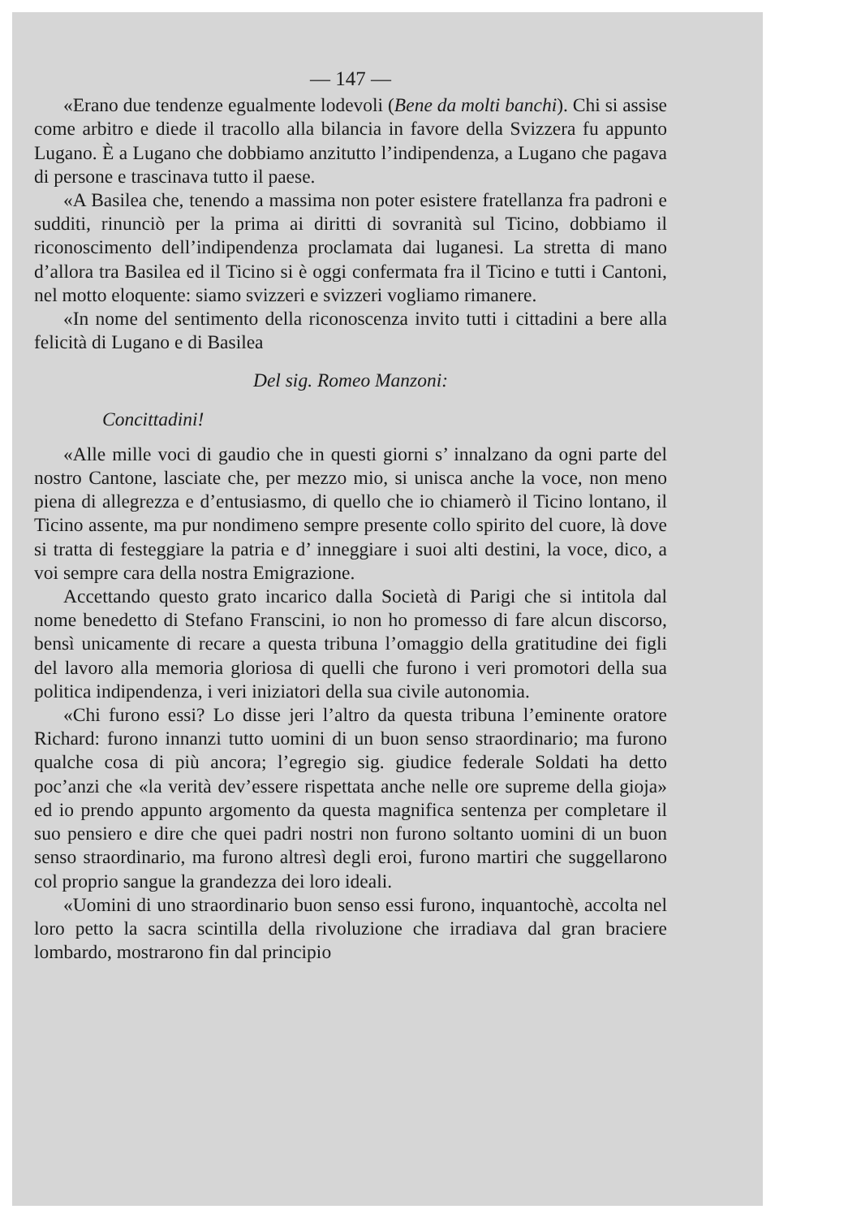— 147 —
«Erano due tendenze egualmente lodevoli (Bene da molti banchi). Chi si assise come arbitro e diede il tracollo alla bilancia in favore della Svizzera fu appunto Lugano. È a Lugano che dobbiamo anzitutto l’indipendenza, a Lugano che pagava di persone e trascinava tutto il paese.
«A Basilea che, tenendo a massima non poter esistere fratellanza fra padroni e sudditi, rinunciò per la prima ai diritti di sovranità sul Ticino, dobbiamo il riconoscimento dell’indipendenza proclamata dai luganesi. La stretta di mano d’allora tra Basilea ed il Ticino si è oggi confermata fra il Ticino e tutti i Cantoni, nel motto eloquente: siamo svizzeri e svizzeri vogliamo rimanere.
«In nome del sentimento della riconoscenza invito tutti i cittadini a bere alla felicità di Lugano e di Basilea
Del sig. Romeo Manzoni:
Concittadini!
«Alle mille voci di gaudio che in questi giorni s’ innalzano da ogni parte del nostro Cantone, lasciate che, per mezzo mio, si unisca anche la voce, non meno piena di allegrezza e d’entusiasmo, di quello che io chiamerò il Ticino lontano, il Ticino assente, ma pur nondimeno sempre presente collo spirito del cuore, là dove si tratta di festeggiare la patria e d’ inneggiare i suoi alti destini, la voce, dico, a voi sempre cara della nostra Emigrazione.
Accettando questo grato incarico dalla Società di Parigi che si intitola dal nome benedetto di Stefano Franscini, io non ho promesso di fare alcun discorso, bensì unicamente di recare a questa tribuna l’omaggio della gratitudine dei figli del lavoro alla memoria gloriosa di quelli che furono i veri promotori della sua politica indipendenza, i veri iniziatori della sua civile autonomia.
«Chi furono essi? Lo disse jeri l’altro da questa tribuna l’eminente oratore Richard: furono innanzi tutto uomini di un buon senso straordinario; ma furono qualche cosa di più ancora; l’egregio sig. giudice federale Soldati ha detto poc’anzi che «la verità dev’essere rispettata anche nelle ore supreme della gioja» ed io prendo appunto argomento da questa magnifica sentenza per completare il suo pensiero e dire che quei padri nostri non furono soltanto uomini di un buon senso straordinario, ma furono altresì degli eroi, furono martiri che suggellarono col proprio sangue la grandezza dei loro ideali.
«Uomini di uno straordinario buon senso essi furono, inquantochè, accolta nel loro petto la sacra scintilla della rivoluzione che irradiava dal gran braciere lombardo, mostrarono fin dal principio